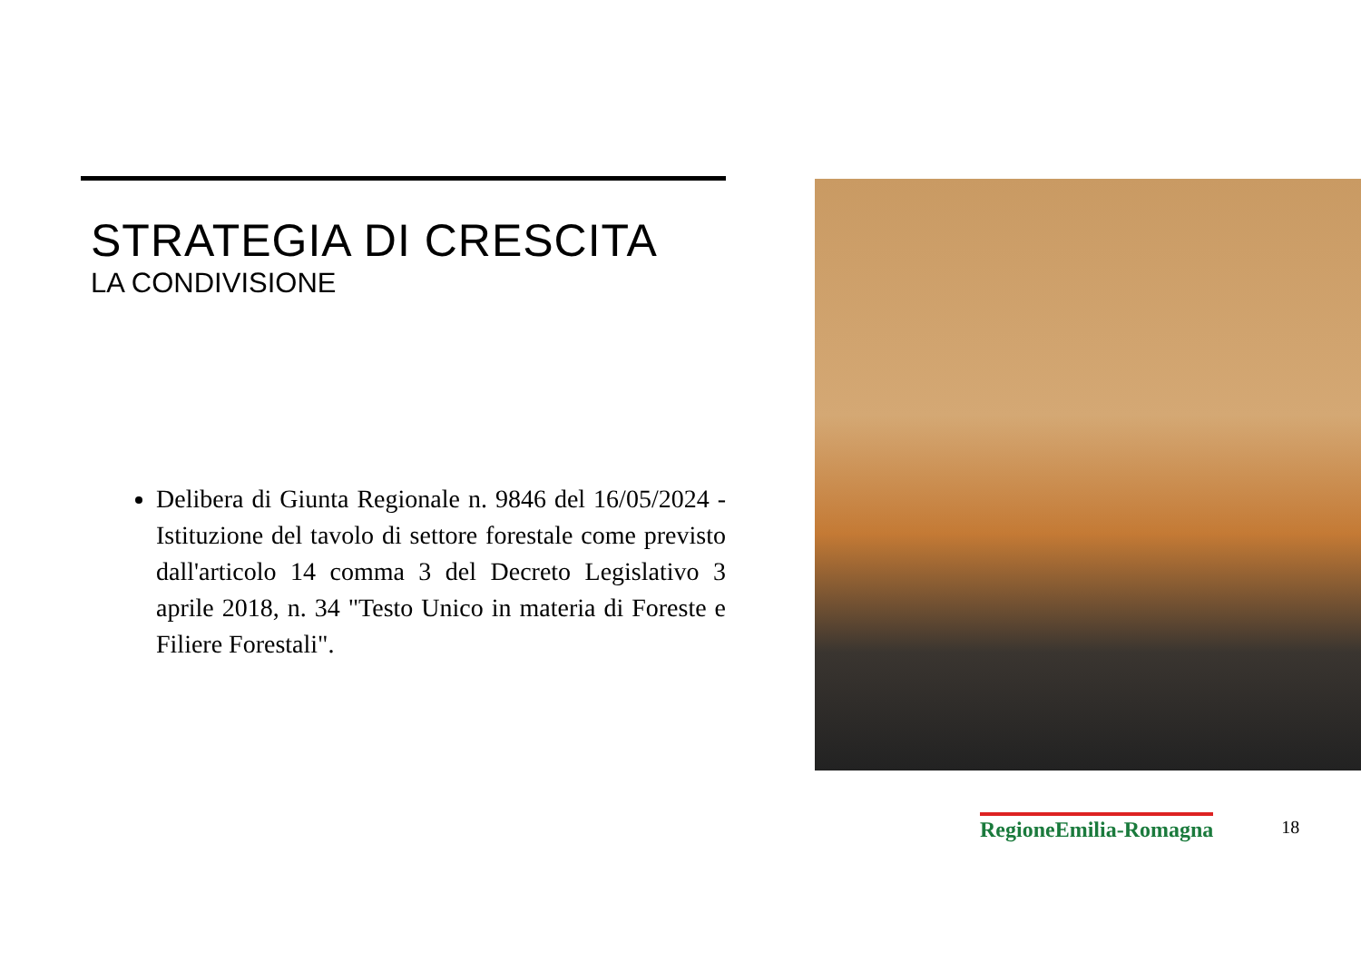STRATEGIA DI CRESCITA
LA CONDIVISIONE
Delibera di Giunta Regionale n. 9846 del 16/05/2024 - Istituzione del tavolo di settore forestale come previsto dall'articolo 14 comma 3 del Decreto Legislativo 3 aprile 2018, n. 34 "Testo Unico in materia di Foreste e Filiere Forestali".
RegioneEmilia-Romagna
18